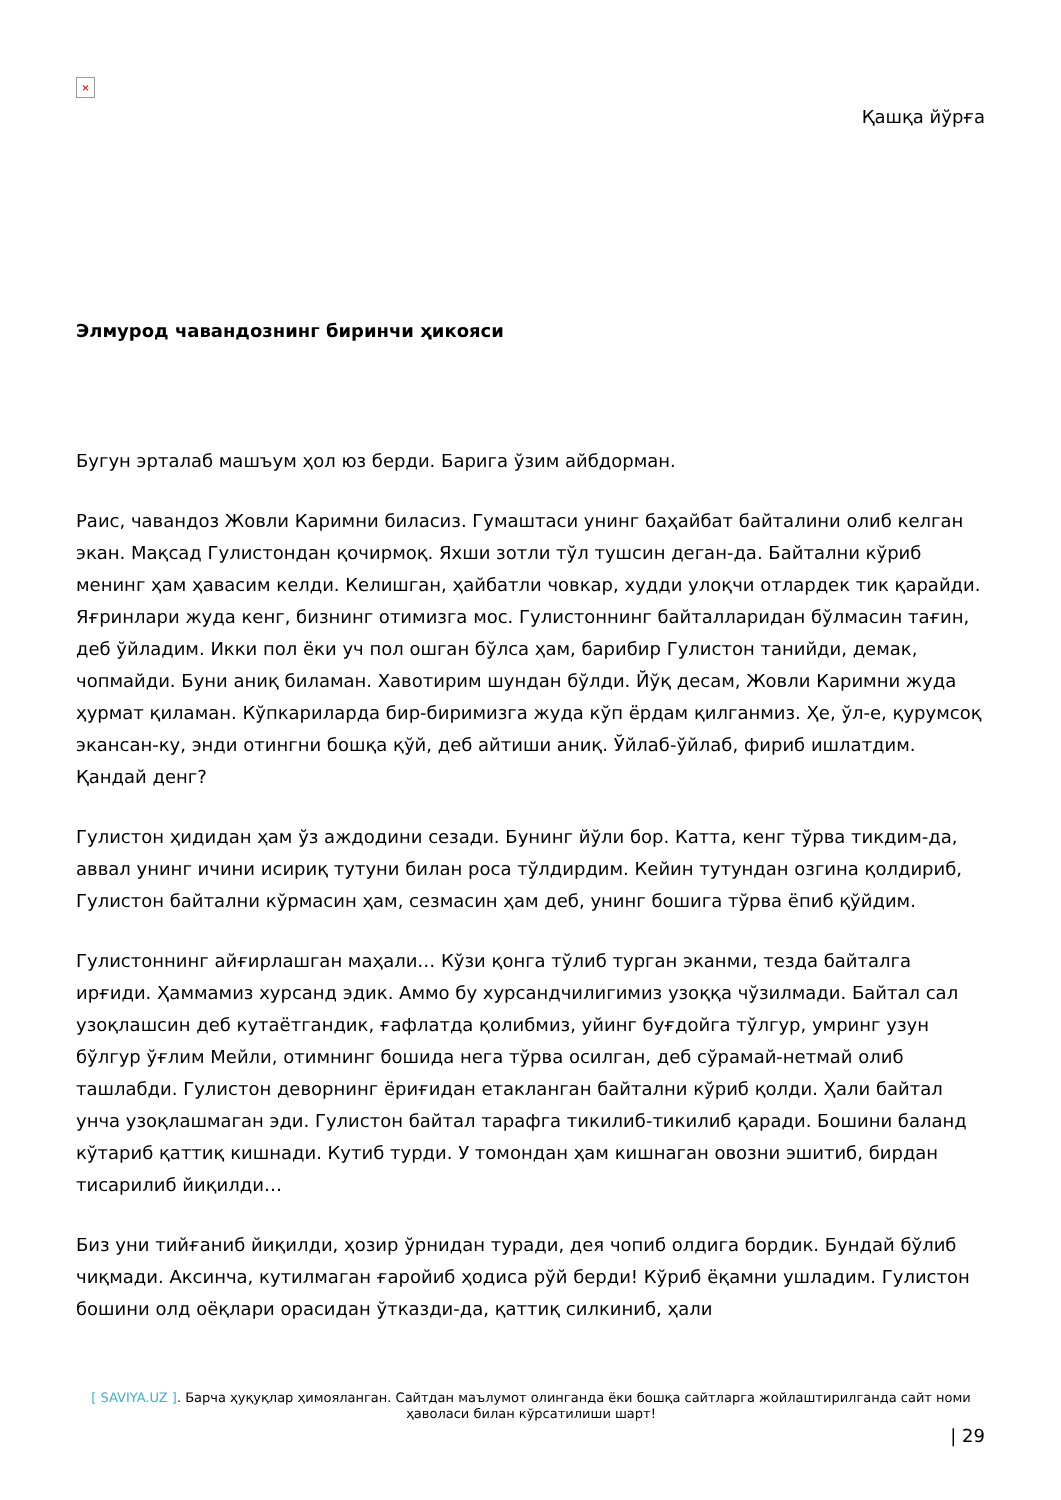×
Қашқа йўрға
Элмурод чавандознинг биринчи ҳикояси
Бугун эрталаб машъум ҳол юз берди. Барига ўзим айбдорман.
Раис, чавандоз Жовли Каримни биласиз. Гумаштаси унинг баҳайбат байталини олиб келган экан. Мақсад Гулистондан қочирмоқ. Яхши зотли тўл тушсин деган-да. Байтални кўриб менинг ҳам ҳавасим келди. Келишган, ҳайбатли човкар, худди улоқчи отлардек тик қарайди. Яғринлари жуда кенг, бизнинг отимизга мос. Гулистоннинг байталларидан бўлмасин тағин, деб ўйладим. Икки пол ёки уч пол ошган бўлса ҳам, барибир Гулистон танийди, демак, чопмайди. Буни аниқ биламан. Хавотирим шундан бўлди. Йўқ десам, Жовли Каримни жуда ҳурмат қиламан. Кўпкариларда бир-биримизга жуда кўп ёрдам қилганмиз. Ҳе, ўл-е, қурумсоқ экансан-ку, энди отингни бошқа қўй, деб айтиши аниқ. Ўйлаб-ўйлаб, фириб ишлатдим. Қандай денг?
Гулистон ҳидидан ҳам ўз аждодини сезади. Бунинг йўли бор. Катта, кенг тўрва тикдим-да, аввал унинг ичини исириқ тутуни билан роса тўлдирдим. Кейин тутундан озгина қолдириб, Гулистон байтални кўрмасин ҳам, сезмасин ҳам деб, унинг бошига тўрва ёпиб қўйдим.
Гулистоннинг айғирлашган маҳали… Кўзи қонга тўлиб турган эканми, тезда байталга ирғиди. Ҳаммамиз хурсанд эдик. Аммо бу хурсандчилигимиз узоққа чўзилмади. Байтал сал узоқлашсин деб кутаётгандик, ғафлатда қолибмиз, уйинг буғдойга тўлгур, умринг узун бўлгур ўғлим Мейли, отимнинг бошида нега тўрва осилган, деб сўрамай-нетмай олиб ташлабди. Гулистон деворнинг ёриғидан етакланган байтални кўриб қолди. Ҳали байтал унча узоқлашмаган эди. Гулистон байтал тарафга тикилиб-тикилиб қаради. Бошини баланд кўтариб қаттиқ кишнади. Кутиб турди. У томондан ҳам кишнаган овозни эшитиб, бирдан тисарилиб йиқилди…
Биз уни тийғаниб йиқилди, ҳозир ўрнидан туради, дея чопиб олдига бордик. Бундай бўлиб чиқмади. Аксинча, кутилмаган ғаройиб ҳодиса рўй берди! Кўриб ёқамни ушладим. Гулистон бошини олд оёқлари орасидан ўтказди-да, қаттиқ силкиниб, ҳали
[ SAVIYA.UZ ]. Барча ҳуқуқлар ҳимояланган. Сайтдан маълумот олинганда ёки бошқа сайтларга жойлаштирилганда сайт номи ҳаволаси билан кўрсатилиши шарт!
| 29